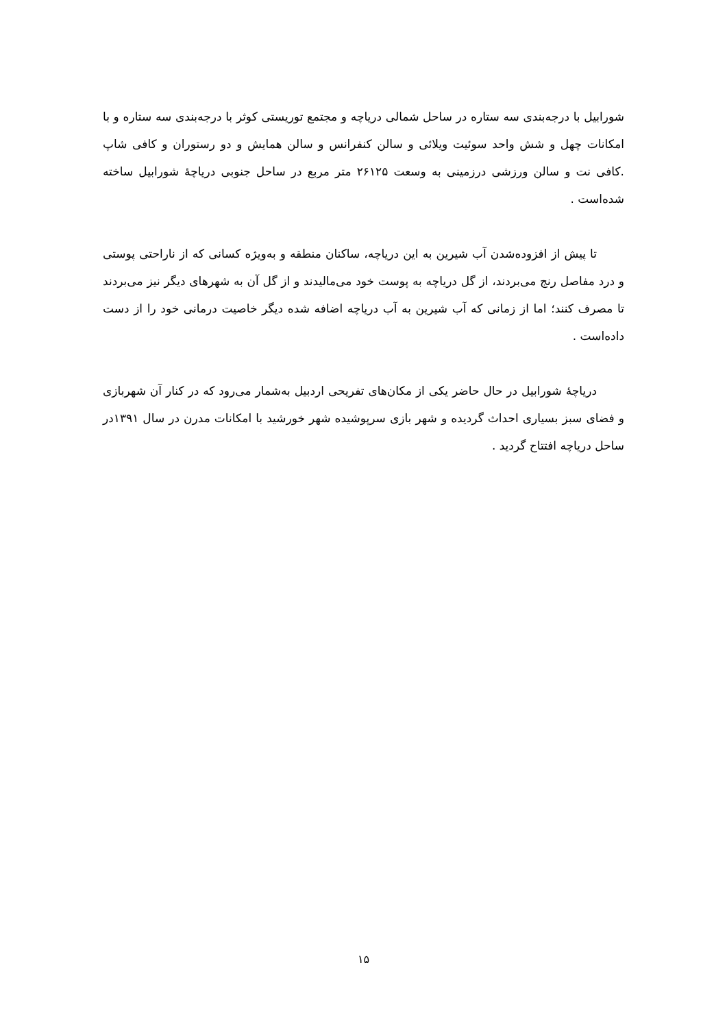شورابیل با درجه‌بندی سه ستاره در ساحل شمالی دریاچه و مجتمع توریستی کوثر با درجه‌بندی سه ستاره و با امکانات چهل و شش واحد سوئیت ویلائی و سالن کنفرانس و سالن همایش و دو رستوران و کافی شاپ .کافی نت و سالن ورزشی درزمینی به وسعت ۲۶۱۲۵ متر مربع در ساحل جنوبی دریاچهٔ شورابیل ساخته شده‌است .
تا پیش از افزوده‌شدن آب شیرین به این دریاچه، ساکنان منطقه و به‌ویژه کسانی که از ناراحتی پوستی و درد مفاصل رنج می‌بردند، از گل دریاچه به پوست خود می‌مالیدند و از گل آن به شهرهای دیگر نیز می‌بردند تا مصرف کنند؛ اما از زمانی که آب شیرین به آب دریاچه اضافه شده دیگر خاصیت درمانی خود را از دست داده‌است .
دریاچهٔ شورابیل در حال حاضر یکی از مکان‌های تفریحی اردبیل به‌شمار می‌رود که در کنار آن شهربازی و فضای سبز بسیاری احداث گردیده و شهر بازی سرپوشیده شهر خورشید با امکانات مدرن در سال ۱۳۹۱در ساحل دریاچه افتتاح گردید .
۱۵